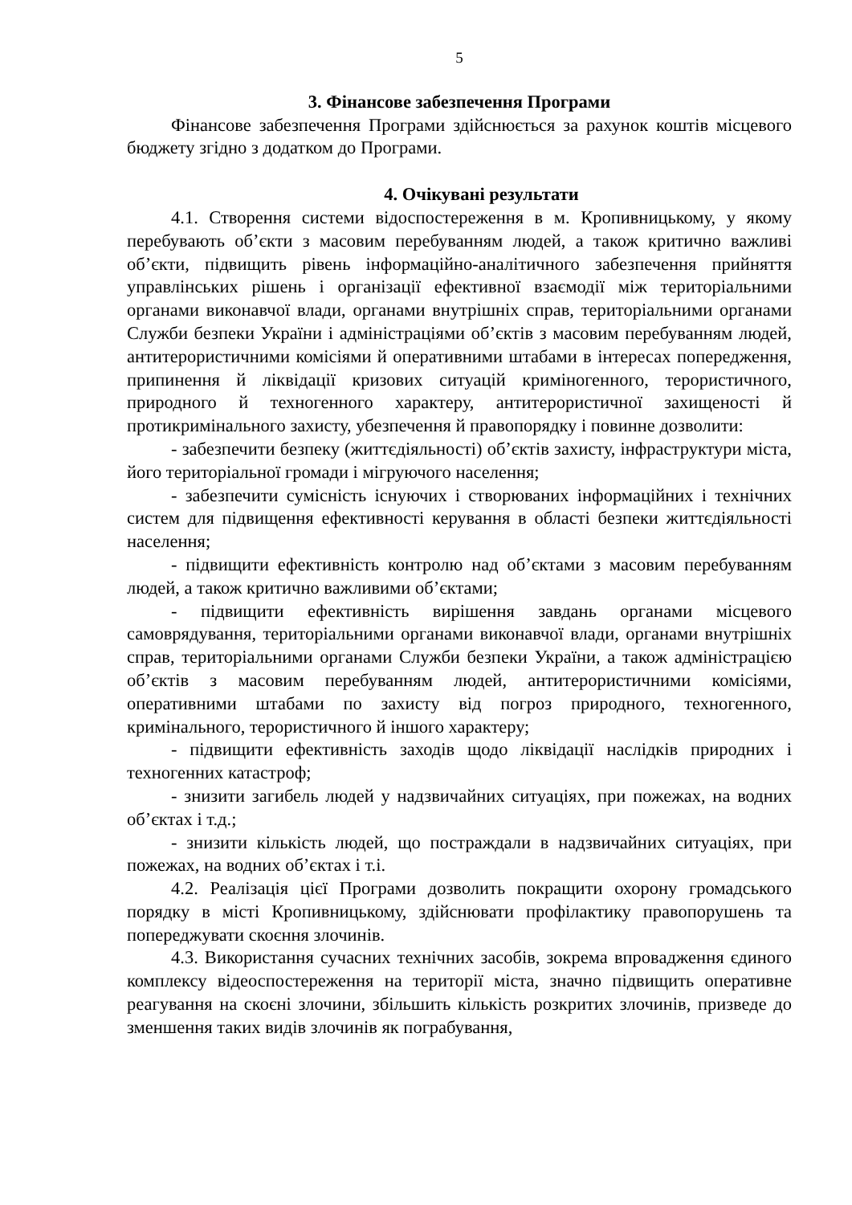5
3. Фінансове забезпечення Програми
Фінансове забезпечення Програми здійснюється за рахунок коштів місцевого бюджету згідно з додатком до Програми.
4. Очікувані результати
4.1. Створення системи відоспостереження в м. Кропивницькому, у якому перебувають об’єкти з масовим перебуванням людей, а також критично важливі об’єкти, підвищить рівень інформаційно-аналітичного забезпечення прийняття управлінських рішень і організації ефективної взаємодії між територіальними органами виконавчої влади, органами внутрішніх справ, територіальними органами Служби безпеки України і адміністраціями об’єктів з масовим перебуванням людей, антитерористичними комісіями й оперативними штабами в інтересах попередження, припинення й ліквідації кризових ситуацій криміногенного, терористичного, природного й техногенного характеру, антитерористичної захищеності й протикримінального захисту, убезпечення й правопорядку і повинне дозволити:
- забезпечити безпеку (життєдіяльності) об’єктів захисту, інфраструктури міста, його територіальної громади і мігруючого населення;
- забезпечити сумісність існуючих і створюваних інформаційних і технічних систем для підвищення ефективності керування в області безпеки життєдіяльності населення;
- підвищити ефективність контролю над об’єктами з масовим перебуванням людей, а також критично важливими об’єктами;
- підвищити ефективність вирішення завдань органами місцевого самоврядування, територіальними органами виконавчої влади, органами внутрішніх справ, територіальними органами Служби безпеки України, а також адміністрацією об’єктів з масовим перебуванням людей, антитерористичними комісіями, оперативними штабами по захисту від погроз природного, техногенного, кримінального, терористичного й іншого характеру;
- підвищити ефективність заходів щодо ліквідації наслідків природних і техногенних катастроф;
- знизити загибель людей у надзвичайних ситуаціях, при пожежах, на водних об’єктах і т.д.;
- знизити кількість людей, що постраждали в надзвичайних ситуаціях, при пожежах, на водних об’єктах і т.і.
4.2. Реалізація цієї Програми дозволить покращити охорону громадського порядку в місті Кропивницькому, здійснювати профілактику правопорушень та попереджувати скоєння злочинів.
4.3. Використання сучасних технічних засобів, зокрема впровадження єдиного комплексу відеоспостереження на території міста, значно підвищить оперативне реагування на скоєні злочини, збільшить кількість розкритих злочинів, призведе до зменшення таких видів злочинів як пограбування,